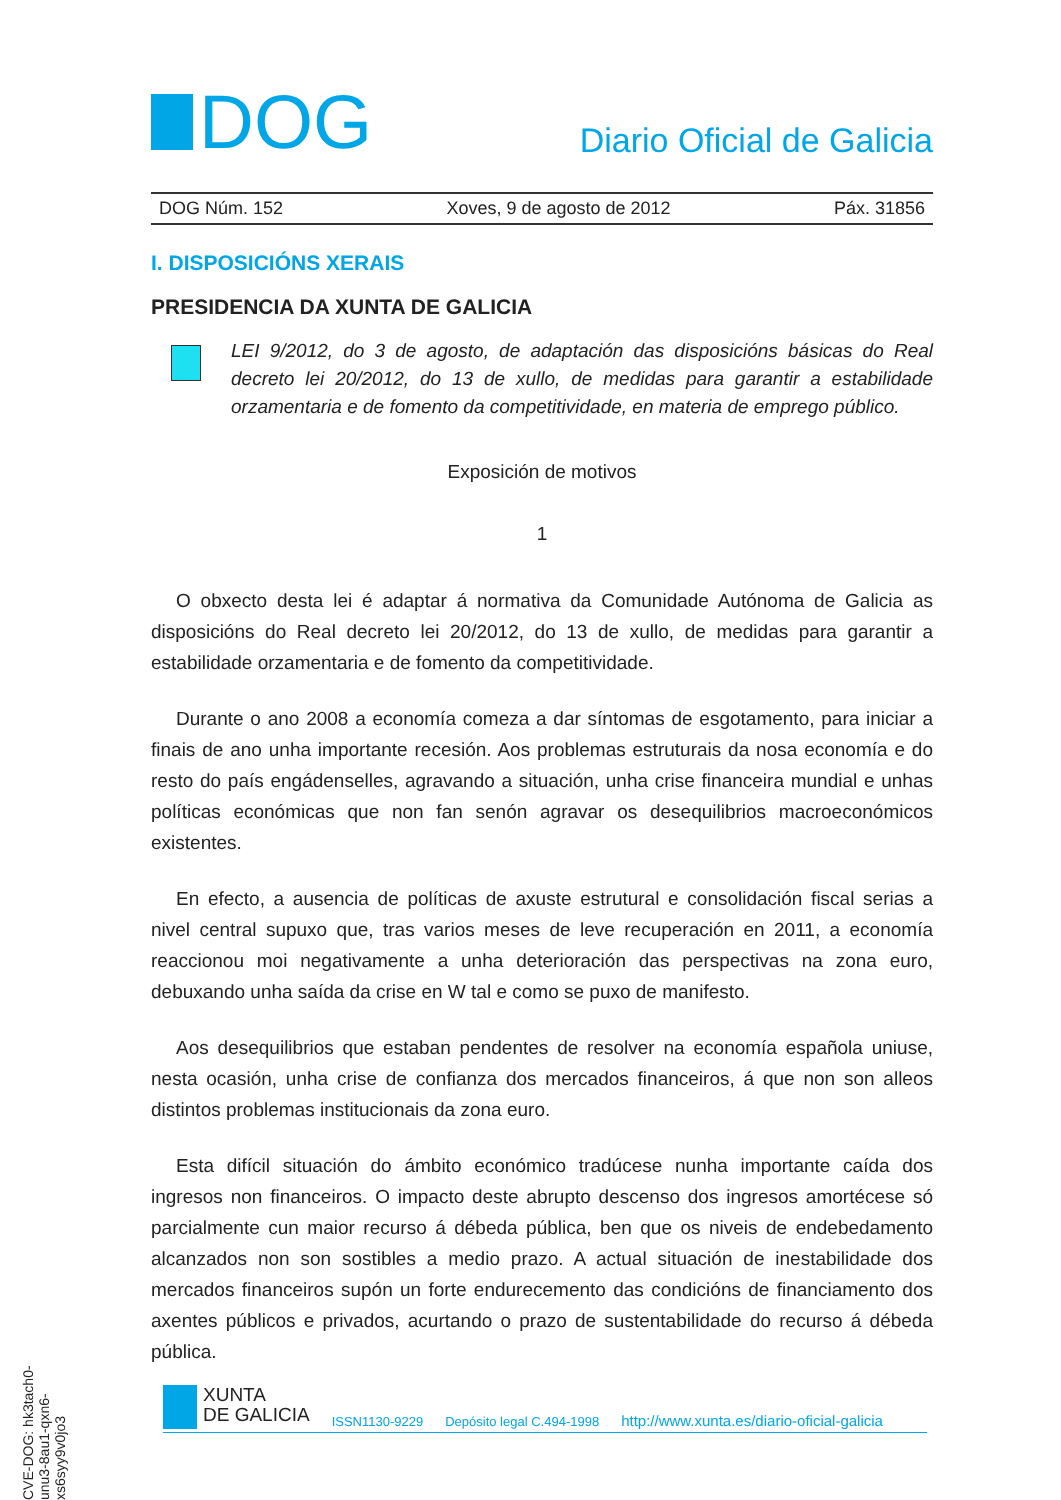DOG
Diario Oficial de Galicia
DOG Núm. 152 Xoves, 9 de agosto de 2012 Páx. 31856
I. DISPOSICIÓNS XERAIS
PRESIDENCIA DA XUNTA DE GALICIA
LEI 9/2012, do 3 de agosto, de adaptación das disposicións básicas do Real decreto lei 20/2012, do 13 de xullo, de medidas para garantir a estabilidade orzamentaria e de fomento da competitividade, en materia de emprego público.
Exposición de motivos
1
O obxecto desta lei é adaptar á normativa da Comunidade Autónoma de Galicia as disposicións do Real decreto lei 20/2012, do 13 de xullo, de medidas para garantir a estabilidade orzamentaria e de fomento da competitividade.
Durante o ano 2008 a economía comeza a dar síntomas de esgotamento, para iniciar a finais de ano unha importante recesión. Aos problemas estruturais da nosa economía e do resto do país engádenselles, agravando a situación, unha crise financeira mundial e unhas políticas económicas que non fan senón agravar os desequilibrios macroeconómicos existentes.
En efecto, a ausencia de políticas de axuste estrutural e consolidación fiscal serias a nivel central supuxo que, tras varios meses de leve recuperación en 2011, a economía reaccionou moi negativamente a unha deterioración das perspectivas na zona euro, debuxando unha saída da crise en W tal e como se puxo de manifesto.
Aos desequilibrios que estaban pendentes de resolver na economía española uniuse, nesta ocasión, unha crise de confianza dos mercados financeiros, á que non son alleos distintos problemas institucionais da zona euro.
Esta difícil situación do ámbito económico tradúcese nunha importante caída dos ingresos non financeiros. O impacto deste abrupto descenso dos ingresos amortécese só parcialmente cun maior recurso á débeda pública, ben que os niveis de endebedamento alcanzados non son sostibles a medio prazo. A actual situación de inestabilidade dos mercados financeiros supón un forte endurecemento das condicións de financiamento dos axentes públicos e privados, acurtando o prazo de sustentabilidade do recurso á débeda pública.
CVE-DOG: hk3tach0-unu3-8au1-qxn6-xs6syy9v0jo3
XUNTA
DE GALICIA
ISSN1130-9229 Depósito legal C.494-1998 http://www.xunta.es/diario-oficial-galicia